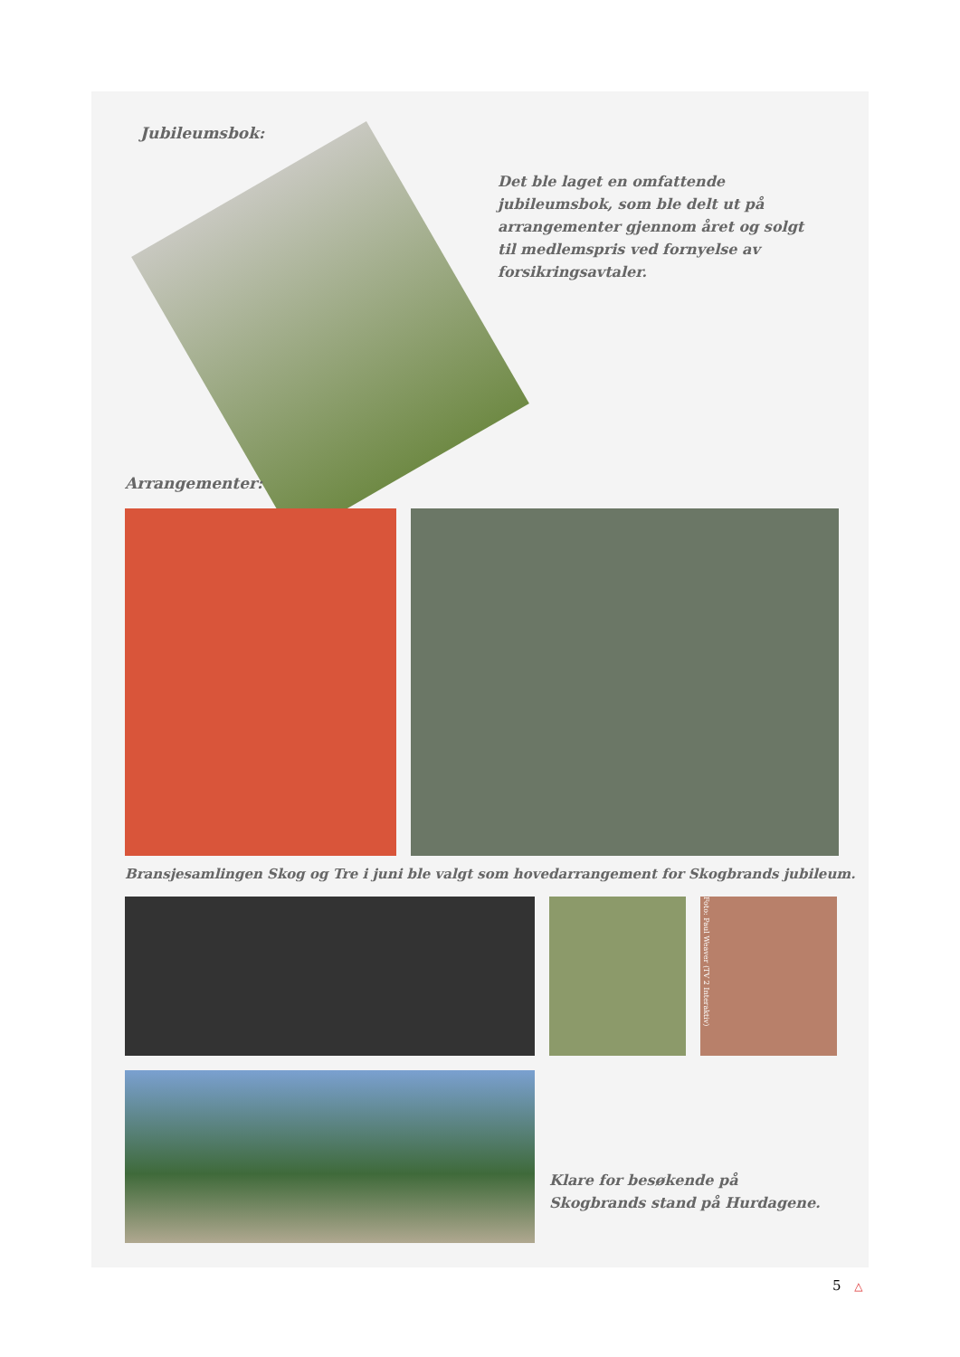Jubileumsbok:
Det ble laget en omfattende jubileumsbok, som ble delt ut på arrangementer gjennom året og solgt til medlemspris ved fornyelse av forsikringsavtaler.
Arrangementer:
Bransjesamlingen Skog og Tre i juni ble valgt som hovedarrangement for Skogbrands jubileum.
Foto: Paul Weaver (TV 2 Interaktiv)
Klare for besøkende på Skogbrands stand på Hurdagene.
5 △